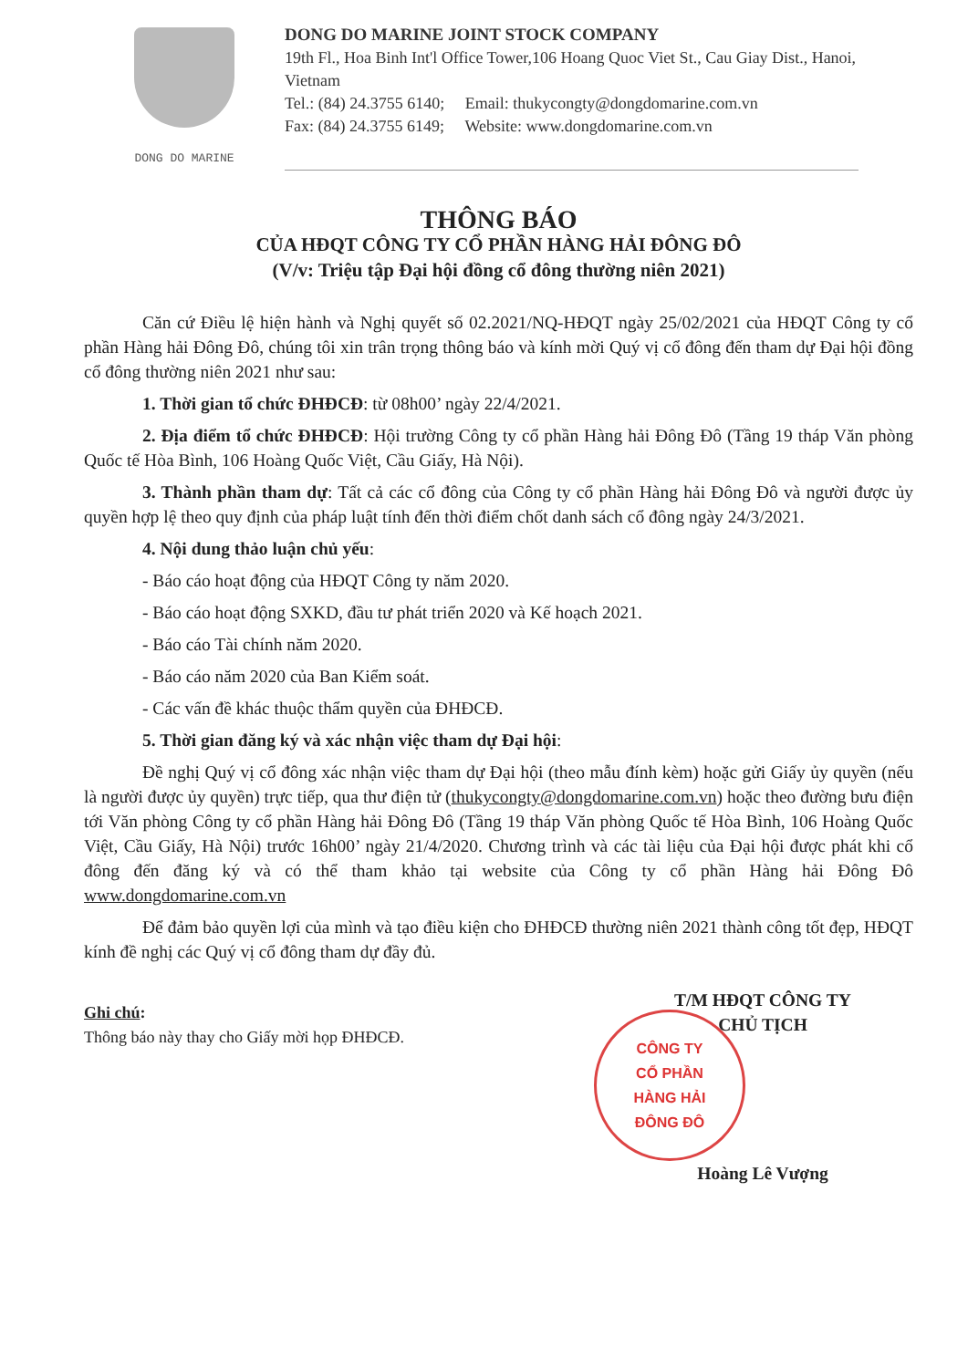DONG DO MARINE
DONG DO MARINE JOINT STOCK COMPANY
19th Fl., Hoa Binh Int'l Office Tower,106 Hoang Quoc Viet St., Cau Giay Dist., Hanoi, Vietnam
Tel.: (84) 24.3755 6140; Email: thukycongty@dongdomarine.com.vn
Fax: (84) 24.3755 6149; Website: www.dongdomarine.com.vn
THÔNG BÁO
CỦA HĐQT CÔNG TY CỔ PHẦN HÀNG HẢI ĐÔNG ĐÔ
(V/v: Triệu tập Đại hội đồng cổ đông thường niên 2021)
Căn cứ Điều lệ hiện hành và Nghị quyết số 02.2021/NQ-HĐQT ngày 25/02/2021 của HĐQT Công ty cổ phần Hàng hải Đông Đô, chúng tôi xin trân trọng thông báo và kính mời Quý vị cổ đông đến tham dự Đại hội đồng cổ đông thường niên 2021 như sau:
1. Thời gian tổ chức ĐHĐCĐ: từ 08h00’ ngày 22/4/2021.
2. Địa điểm tổ chức ĐHĐCĐ: Hội trường Công ty cổ phần Hàng hải Đông Đô (Tầng 19 tháp Văn phòng Quốc tế Hòa Bình, 106 Hoàng Quốc Việt, Cầu Giấy, Hà Nội).
3. Thành phần tham dự: Tất cả các cổ đông của Công ty cổ phần Hàng hải Đông Đô và người được ủy quyền hợp lệ theo quy định của pháp luật tính đến thời điểm chốt danh sách cổ đông ngày 24/3/2021.
4. Nội dung thảo luận chủ yếu:
- Báo cáo hoạt động của HĐQT Công ty năm 2020.
- Báo cáo hoạt động SXKD, đầu tư phát triển 2020 và Kế hoạch 2021.
- Báo cáo Tài chính năm 2020.
- Báo cáo năm 2020 của Ban Kiểm soát.
- Các vấn đề khác thuộc thẩm quyền của ĐHĐCĐ.
5. Thời gian đăng ký và xác nhận việc tham dự Đại hội:
Đề nghị Quý vị cổ đông xác nhận việc tham dự Đại hội (theo mẫu đính kèm) hoặc gửi Giấy ủy quyền (nếu là người được ủy quyền) trực tiếp, qua thư điện tử (thukycongty@dongdomarine.com.vn) hoặc theo đường bưu điện tới Văn phòng Công ty cổ phần Hàng hải Đông Đô (Tầng 19 tháp Văn phòng Quốc tế Hòa Bình, 106 Hoàng Quốc Việt, Cầu Giấy, Hà Nội) trước 16h00’ ngày 21/4/2020. Chương trình và các tài liệu của Đại hội được phát khi cổ đông đến đăng ký và có thể tham khảo tại website của Công ty cổ phần Hàng hải Đông Đô www.dongdomarine.com.vn
Để đảm bảo quyền lợi của mình và tạo điều kiện cho ĐHĐCĐ thường niên 2021 thành công tốt đẹp, HĐQT kính đề nghị các Quý vị cổ đông tham dự đầy đủ.
Ghi chú:
Thông báo này thay cho Giấy mời họp ĐHĐCĐ.
T/M HĐQT CÔNG TY
CHỦ TỊCH
CÔNG TY
CỔ PHẦN
HÀNG HẢI
ĐÔNG ĐÔ
Hoàng Lê Vượng